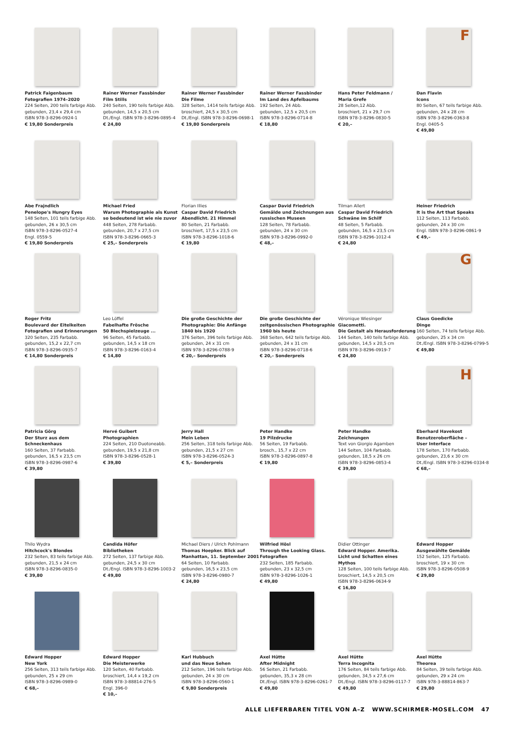F
G
H
Patrick Faigenbaum
Fotografien 1974–2020
224 Seiten, 200 teils farbige Abb.
gebunden, 23,4 x 29,4 cm
ISBN 978-3-8296-0924-1
€ 19,80 Sonderpreis
Rainer Werner Fassbinder
Film Stills
240 Seiten, 190 teils farbige Abb.
gebunden, 14,5 x 20,5 cm
Dt./Engl. ISBN 978-3-8296-0895-4
€ 24,80
Rainer Werner Fassbinder
Die Filme
328 Seiten, 1414 teils farbige Abb.
broschiert, 24,5 x 30,5 cm
Dt./Engl. ISBN 978-3-8296-0698-1
€ 19,80 Sonderpreis
Rainer Werner Fassbinder
Im Land des Apfelbaums
192 Seiten, 24 Abb.
gebunden, 12,5 x 20,5 cm
ISBN 978-3-8296-0714-8
€ 18,80
Hans Peter Feldmann /
Maria Grefe
28 Seiten,12 Abb.
broschiert, 21 x 29,7 cm
ISBN 978-3-8296-0830-5
€ 20,–
Dan Flavin
Icons
80 Seiten, 67 teils farbige Abb.
gebunden, 24 x 28 cm
ISBN 978-3-8296-0363-8
Engl. 0405-5
€ 49,80
Abe Frajndlich
Penelope's Hungry Eyes
148 Seiten, 101 teils farbige Abb.
gebunden, 26 x 30,5 cm
ISBN 978-3-8296-0527-4
Engl. 0559-5
€ 19,80 Sonderpreis
Michael Fried
Warum Photographie als Kunst so bedeutend ist wie nie zuvor
448 Seiten, 278 Farbabb.
gebunden, 20,7 x 27,5 cm
ISBN 978-3-8296-0665-3
€ 25,– Sonderpreis
Florian Illies
Caspar David Friedrich
Abendlicht. 21 Himmel
80 Seiten, 21 Farbabb.
broschiert, 17,5 x 23,5 cm
ISBN 978-3-8296-1018-6
€ 19,80
Caspar David Friedrich
Gemälde und Zeichnungen aus russischen Museen
128 Seiten, 78 Farbabb.
gebunden, 24 x 30 cm
ISBN 978-3-8296-0992-0
€ 48,–
Tilman Allert
Caspar David Friedrich
Schwäne im Schilf
48 Seiten, 5 Farbabb.
gebunden, 16,5 x 23,5 cm
ISBN 978-3-8296-1012-4
€ 24,80
Heiner Friedrich
It is the Art that Speaks
112 Seiten, 113 Farbabb.
gebunden, 24 x 30 cm
Engl. ISBN 978-3-8296-0861-9
€ 49,–
Roger Fritz
Boulevard der Eitelkeiten
Fotografien und Erinnerungen
320 Seiten, 235 Farbabb.
gebunden, 15,2 x 22,7 cm
ISBN 978-3-8296-0935-7
€ 14,80 Sonderpreis
Leo Löffel
Fabelhafte Frösche
50 Blechspielzeuge ...
96 Seiten, 45 Farbabb.
gebunden, 14,5 x 18 cm
ISBN 978-3-8296-0163-4
€ 14,80
Die große Geschichte der Photographie: Die Anfänge
1840 bis 1920
376 Seiten, 396 teils farbige Abb.
gebunden, 24 x 31 cm
ISBN 978-3-8296-0788-9
€ 20,– Sonderpreis
Die große Geschichte der zeitgenössischen Photographie
1960 bis heute
368 Seiten, 642 teils farbige Abb.
gebunden, 24 x 31 cm
ISBN 978-3-8296-0718-6
€ 20,– Sonderpreis
Véronique Wiesinger
Giacometti.
Die Gestalt als Herausforderung
144 Seiten, 140 teils farbige Abb.
gebunden, 14,5 x 20,5 cm
ISBN 978-3-8296-0919-7
€ 24,80
Claus Goedicke
Dinge
160 Seiten, 74 teils farbige Abb.
gebunden, 25 x 34 cm
Dt./Engl. ISBN 978-3-8296-0799-5
€ 49,80
Patricia Görg
Der Sturz aus dem Schneckenhaus
160 Seiten, 37 Farbabb.
gebunden, 16,5 x 23,5 cm
ISBN 978-3-8296-0987-6
€ 39,80
Hervé Guibert
Photographien
224 Seiten, 210 Duotoneabb.
gebunden, 19,5 x 21,8 cm
ISBN 978-3-8296-0528-1
€ 39,80
Jerry Hall
Mein Leben
256 Seiten, 318 teils farbige Abb.
gebunden, 21,5 x 27 cm
ISBN 978-3-8296-0524-3
€ 5,– Sonderpreis
Peter Handke
19 Pilzdrucke
56 Seiten, 19 Farbabb.
brosch., 15,7 x 22 cm
ISBN 978-3-8296-0897-8
€ 19,80
Peter Handke
Zeichnungen
Text von Giorgio Agamben
144 Seiten, 104 Farbabb.
gebunden, 18,5 x 26 cm
ISBN 978-3-8296-0853-4
€ 39,80
Eberhard Havekost
Benutzeroberfläche –
User Interface
178 Seiten, 170 Farbabb.
gebunden, 23,6 x 30 cm
Dt./Engl. ISBN 978-3-8296-0334-8
€ 68,–
Thilo Wydra
Hitchcock's Blondes
232 Seiten, 83 teils farbige Abb.
gebunden, 21,5 x 24 cm
ISBN 978-3-8296-0835-0
€ 39,80
Candida Höfer
Bibliotheken
272 Seiten, 137 farbige Abb.
gebunden, 24,5 x 30 cm
Dt./Engl. ISBN 978-3-8296-1003-2
€ 49,80
Michael Diers / Ulrich Pohlmann
Thomas Hoepker. Blick auf Manhattan, 11. September 2001
64 Seiten, 10 Farbabb.
gebunden, 16,5 x 23,5 cm
ISBN 978-3-8296-0980-7
€ 24,80
Wilfried Hösl
Through the Looking Glass. Fotografien
232 Seiten, 185 Farbabb.
gebunden, 23 x 32,5 cm
ISBN 978-3-8296-1026-1
€ 49,80
Didier Ottinger
Edward Hopper. Amerika.
Licht und Schatten eines Mythos
128 Seiten, 100 teils farbige Abb.
broschiert, 14,5 x 20,5 cm
ISBN 978-3-8296-0634-9
€ 16,80
Edward Hopper
Ausgewählte Gemälde
152 Seiten, 125 Farbabb.
broschiert, 19 x 30 cm
ISBN 978-3-8296-0508-9
€ 29,80
Edward Hopper
New York
256 Seiten, 313 teils farbige Abb.
gebunden, 25 x 29 cm
ISBN 978-3-8296-0989-0
€ 68,–
Edward Hopper
Die Meisterwerke
120 Seiten, 40 Farbabb.
broschiert, 14,4 x 19,2 cm
ISBN 978-3-88814-276-5
Engl. 396-0
€ 10,–
Karl Hubbuch
und das Neue Sehen
212 Seiten, 196 teils farbige Abb.
gebunden, 24 x 30 cm
ISBN 978-3-8296-0560-1
€ 9,80 Sonderpreis
Axel Hütte
After Midnight
56 Seiten, 21 Farbabb.
gebunden, 35,3 x 28 cm
Dt./Engl. ISBN 978-3-8296-0261-7
€ 49,80
Axel Hütte
Terra Incognita
176 Seiten, 84 teils farbige Abb.
gebunden, 34,5 x 27,6 cm
Dt./Engl. ISBN 978-3-8296-0117-7
€ 49,80
Axel Hütte
Theorea
84 Seiten, 39 teils farbige Abb.
gebunden, 29 x 24 cm
ISBN 978-3-88814-863-7
€ 29,80
ALLE LIEFERBAREN TITEL VON A–Z WWW.SCHIRMER-MOSEL.COM 47